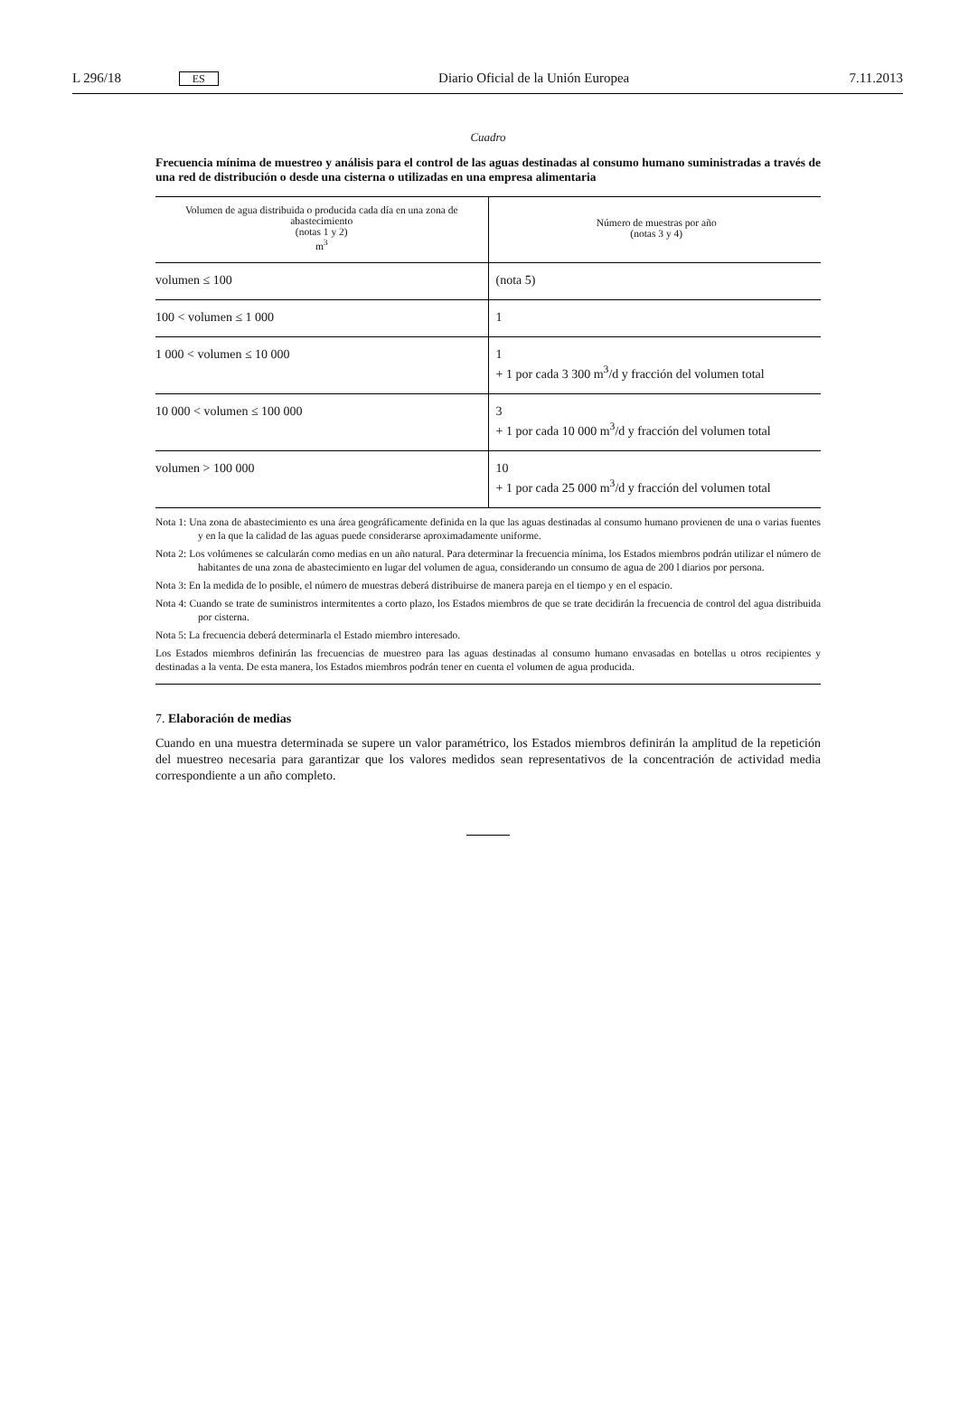L 296/18 ES Diario Oficial de la Unión Europea 7.11.2013
Cuadro
Frecuencia mínima de muestreo y análisis para el control de las aguas destinadas al consumo humano suministradas a través de una red de distribución o desde una cisterna o utilizadas en una empresa alimentaria
| Volumen de agua distribuida o producida cada día en una zona de abastecimiento (notas 1 y 2) m<sup>3</sup> | Número de muestras por año (notas 3 y 4) |
| --- | --- |
| volumen ≤ 100 | (nota 5) |
| 100 < volumen ≤ 1 000 | 1 |
| 1 000 < volumen ≤ 10 000 | 1 + 1 por cada 3 300 m<sup>3</sup>/d y fracción del volumen total |
| 10 000 < volumen ≤ 100 000 | 3 + 1 por cada 10 000 m<sup>3</sup>/d y fracción del volumen total |
| volumen > 100 000 | 10 + 1 por cada 25 000 m<sup>3</sup>/d y fracción del volumen total |
Nota 1: Una zona de abastecimiento es una área geográficamente definida en la que las aguas destinadas al consumo humano provienen de una o varias fuentes y en la que la calidad de las aguas puede considerarse aproximadamente uniforme.
Nota 2: Los volúmenes se calcularán como medias en un año natural. Para determinar la frecuencia mínima, los Estados miembros podrán utilizar el número de habitantes de una zona de abastecimiento en lugar del volumen de agua, considerando un consumo de agua de 200 l diarios por persona.
Nota 3: En la medida de lo posible, el número de muestras deberá distribuirse de manera pareja en el tiempo y en el espacio.
Nota 4: Cuando se trate de suministros intermitentes a corto plazo, los Estados miembros de que se trate decidirán la frecuencia de control del agua distribuida por cisterna.
Nota 5: La frecuencia deberá determinarla el Estado miembro interesado.
Los Estados miembros definirán las frecuencias de muestreo para las aguas destinadas al consumo humano envasadas en botellas u otros recipientes y destinadas a la venta. De esta manera, los Estados miembros podrán tener en cuenta el volumen de agua producida.
7. Elaboración de medias
Cuando en una muestra determinada se supere un valor paramétrico, los Estados miembros definirán la amplitud de la repetición del muestreo necesaria para garantizar que los valores medidos sean representativos de la concentración de actividad media correspondiente a un año completo.